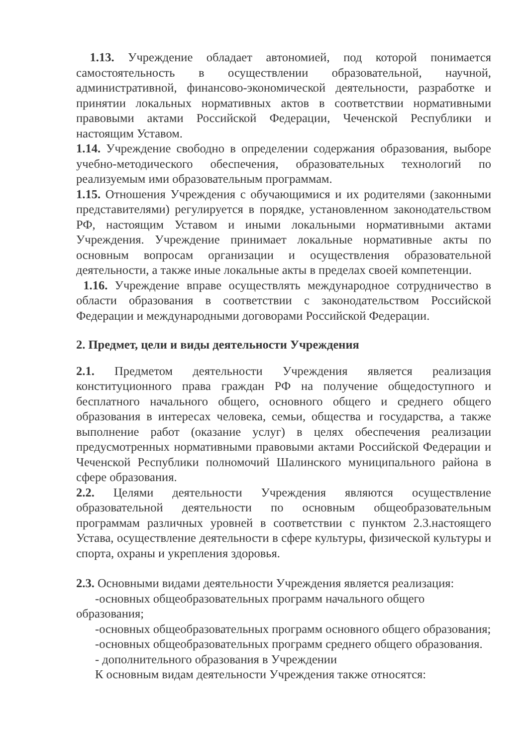1.13. Учреждение обладает автономией, под которой понимается самостоятельность в осуществлении образовательной, научной, административной, финансово-экономической деятельности, разработке и принятии локальных нормативных актов в соответствии нормативными правовыми актами Российской Федерации, Чеченской Республики и настоящим Уставом.
1.14. Учреждение свободно в определении содержания образования, выборе учебно-методического обеспечения, образовательных технологий по реализуемым ими образовательным программам.
1.15. Отношения Учреждения с обучающимися и их родителями (законными представителями) регулируется в порядке, установленном законодательством РФ, настоящим Уставом и иными локальными нормативными актами Учреждения. Учреждение принимает локальные нормативные акты по основным вопросам организации и осуществления образовательной деятельности, а также иные локальные акты в пределах своей компетенции.
1.16. Учреждение вправе осуществлять международное сотрудничество в области образования в соответствии с законодательством Российской Федерации и международными договорами Российской Федерации.
2. Предмет, цели и виды деятельности Учреждения
2.1. Предметом деятельности Учреждения является реализация конституционного права граждан РФ на получение общедоступного и бесплатного начального общего, основного общего и среднего общего образования в интересах человека, семьи, общества и государства, а также выполнение работ (оказание услуг) в целях обеспечения реализации предусмотренных нормативными правовыми актами Российской Федерации и Чеченской Республики полномочий Шалинского муниципального района в сфере образования.
2.2. Целями деятельности Учреждения являются осуществление образовательной деятельности по основным общеобразовательным программам различных уровней в соответствии с пунктом 2.3.настоящего Устава, осуществление деятельности в сфере культуры, физической культуры и спорта, охраны и укрепления здоровья.
2.3. Основными видами деятельности Учреждения является реализация:
-основных общеобразовательных программ начального общего образования;
-основных общеобразовательных программ основного общего образования;
-основных общеобразовательных программ среднего общего образования.
- дополнительного образования в Учреждении
К основным видам деятельности Учреждения также относятся: